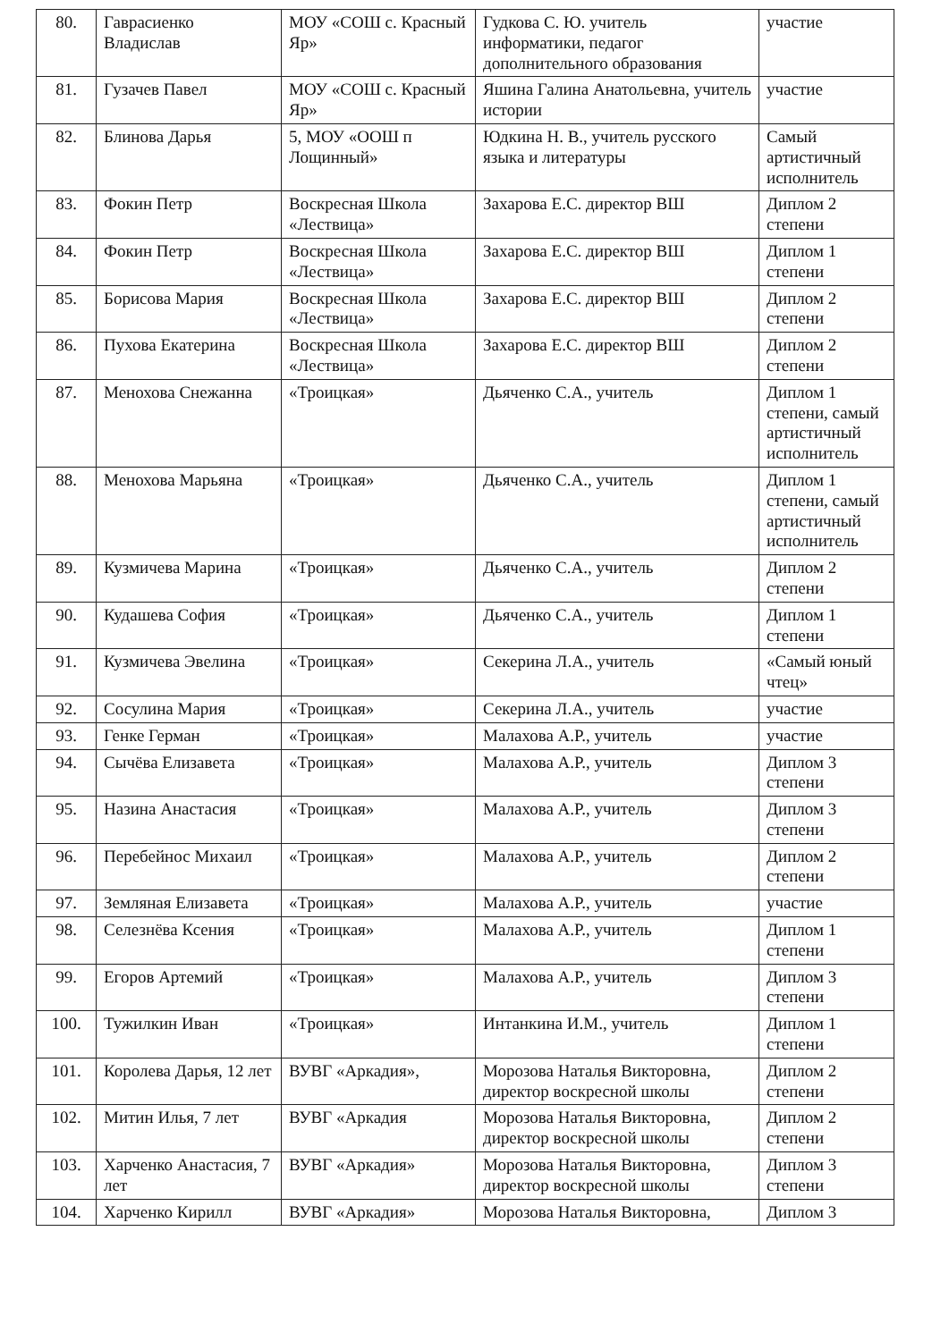| 80. | Гаврасиенко Владислав | МОУ «СОШ с. Красный Яр» | Гудкова С. Ю. учитель информатики, педагог дополнительного образования | участие |
| 81. | Гузачев Павел | МОУ «СОШ с. Красный Яр» | Яшина Галина Анатольевна, учитель истории | участие |
| 82. | Блинова Дарья | 5, МОУ «ООШ п Лощинный» | Юдкина Н. В., учитель русского языка и литературы | Самый артистичный исполнитель |
| 83. | Фокин Петр | Воскресная Школа «Лествица» | Захарова Е.С. директор ВШ | Диплом 2 степени |
| 84. | Фокин Петр | Воскресная Школа «Лествица» | Захарова Е.С. директор ВШ | Диплом 1 степени |
| 85. | Борисова Мария | Воскресная Школа «Лествица» | Захарова Е.С. директор ВШ | Диплом 2 степени |
| 86. | Пухова Екатерина | Воскресная Школа «Лествица» | Захарова Е.С. директор ВШ | Диплом 2 степени |
| 87. | Менохова Снежанна | «Троицкая» | Дьяченко С.А., учитель | Диплом 1 степени, самый артистичный исполнитель |
| 88. | Менохова Марьяна | «Троицкая» | Дьяченко С.А., учитель | Диплом 1 степени, самый артистичный исполнитель |
| 89. | Кузмичева Марина | «Троицкая» | Дьяченко С.А., учитель | Диплом 2 степени |
| 90. | Кудашева София | «Троицкая» | Дьяченко С.А., учитель | Диплом 1 степени |
| 91. | Кузмичева Эвелина | «Троицкая» | Секерина Л.А., учитель | «Самый юный чтец» |
| 92. | Сосулина Мария | «Троицкая» | Секерина Л.А., учитель | участие |
| 93. | Генке Герман | «Троицкая» | Малахова А.Р., учитель | участие |
| 94. | Сычёва Елизавета | «Троицкая» | Малахова А.Р., учитель | Диплом 3 степени |
| 95. | Назина Анастасия | «Троицкая» | Малахова А.Р., учитель | Диплом 3 степени |
| 96. | Перебейнос Михаил | «Троицкая» | Малахова А.Р., учитель | Диплом 2 степени |
| 97. | Земляная Елизавета | «Троицкая» | Малахова А.Р., учитель | участие |
| 98. | Селезнёва Ксения | «Троицкая» | Малахова А.Р., учитель | Диплом 1 степени |
| 99. | Егоров Артемий | «Троицкая» | Малахова А.Р., учитель | Диплом 3 степени |
| 100. | Тужилкин Иван | «Троицкая» | Интанкина И.М., учитель | Диплом 1 степени |
| 101. | Королева Дарья, 12 лет | ВУВГ «Аркадия», | Морозова Наталья Викторовна, директор воскресной школы | Диплом 2 степени |
| 102. | Митин Илья, 7 лет | ВУВГ «Аркадия | Морозова Наталья Викторовна, директор воскресной школы | Диплом 2 степени |
| 103. | Харченко Анастасия, 7 лет | ВУВГ «Аркадия» | Морозова Наталья Викторовна, директор воскресной школы | Диплом 3 степени |
| 104. | Харченко Кирилл | ВУВГ «Аркадия» | Морозова Наталья Викторовна, | Диплом 3 |